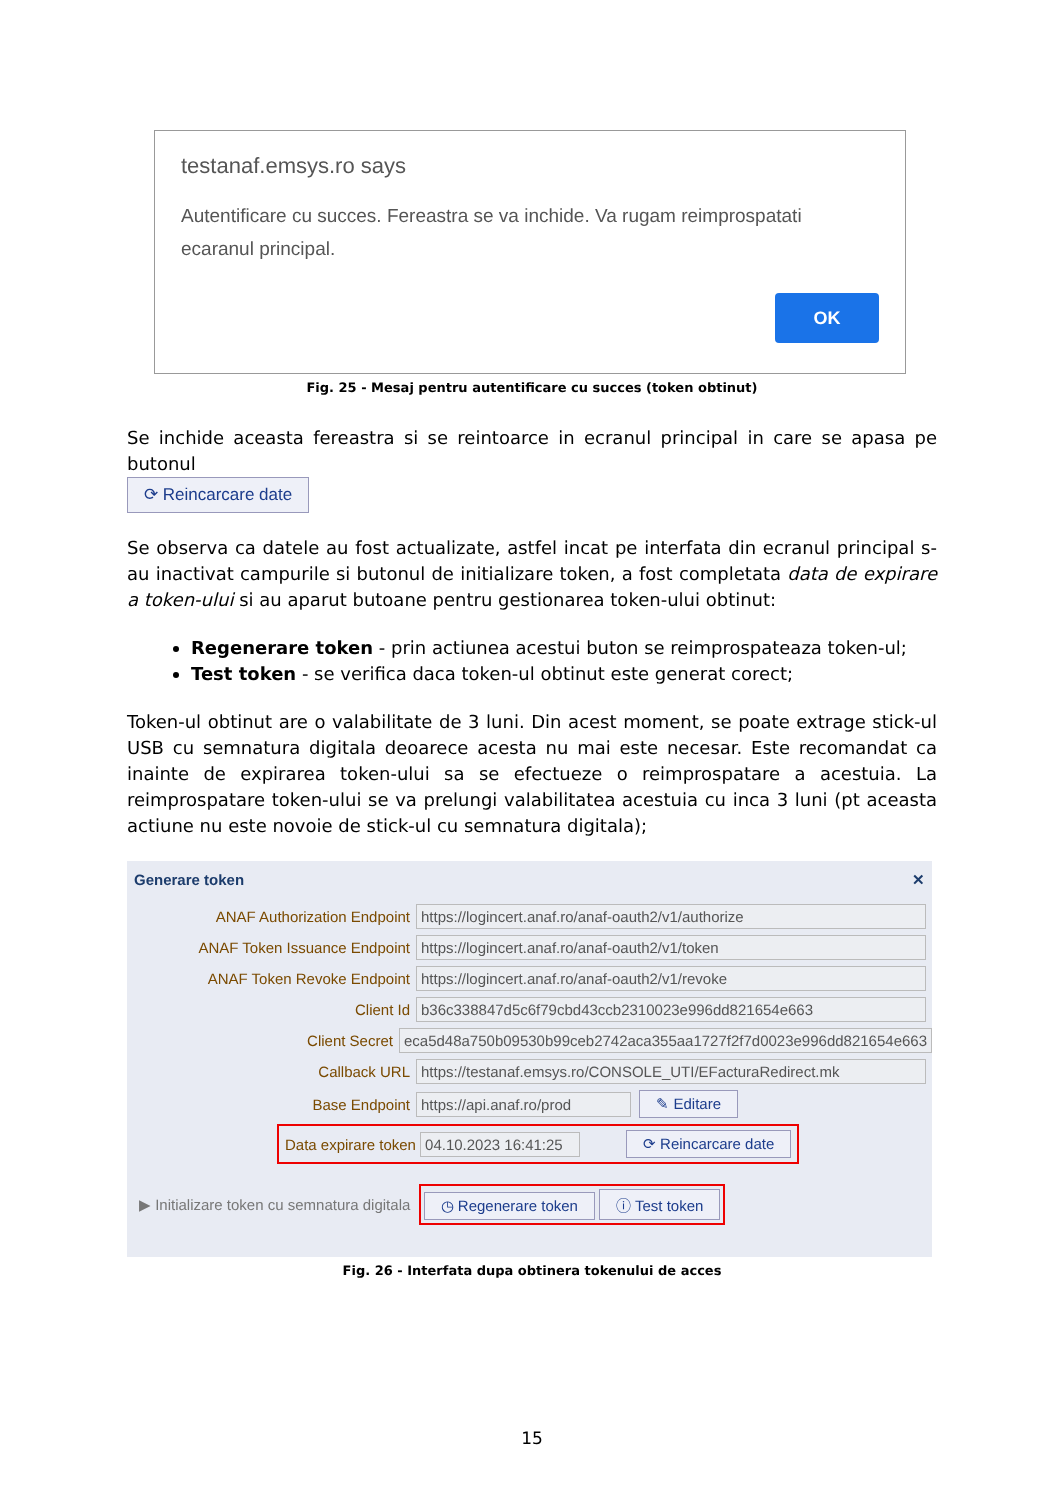testanaf.emsys.ro says
Autentificare cu succes. Fereastra se va inchide. Va rugam reimprospatati ecaranul principal.
OK
Fig. 25 - Mesaj pentru autentificare cu succes (token obtinut)
Se inchide aceasta fereastra si se reintoarce in ecranul principal in care se apasa pe butonul
⟳ Reincarcare date
Se observa ca datele au fost actualizate, astfel incat pe interfata din ecranul principal s-au inactivat campurile si butonul de initializare token, a fost completata data de expirare a token-ului si au aparut butoane pentru gestionarea token-ului obtinut:
Regenerare token - prin actiunea acestui buton se reimprospateaza token-ul;
Test token - se verifica daca token-ul obtinut este generat corect;
Token-ul obtinut are o valabilitate de 3 luni. Din acest moment, se poate extrage stick-ul USB cu semnatura digitala deoarece acesta nu mai este necesar. Este recomandat ca inainte de expirarea token-ului sa se efectueze o reimprospatare a acestuia. La reimprospatare token-ului se va prelungi valabilitatea acestuia cu inca 3 luni (pt aceasta actiune nu este novoie de stick-ul cu semnatura digitala);
Generare token ✕
ANAF Authorization Endpoint https://logincert.anaf.ro/anaf-oauth2/v1/authorize
ANAF Token Issuance Endpoint https://logincert.anaf.ro/anaf-oauth2/v1/token
ANAF Token Revoke Endpoint https://logincert.anaf.ro/anaf-oauth2/v1/revoke
Client Id b36c338847d5c6f79cbd43ccb2310023e996dd821654e663
Client Secret eca5d48a750b09530b99ceb2742aca355aa1727f2f7d0023e996dd821654e663
Callback URL https://testanaf.emsys.ro/CONSOLE_UTI/EFacturaRedirect.mk
Base Endpoint https://api.anaf.ro/prod ✎ Editare
Data expirare token 04.10.2023 16:41:25 ⟳ Reincarcare date
▶ Initializare token cu semnatura digitala ◷ Regenerare token ⓘ Test token
Fig. 26 - Interfata dupa obtinera tokenului de acces
15